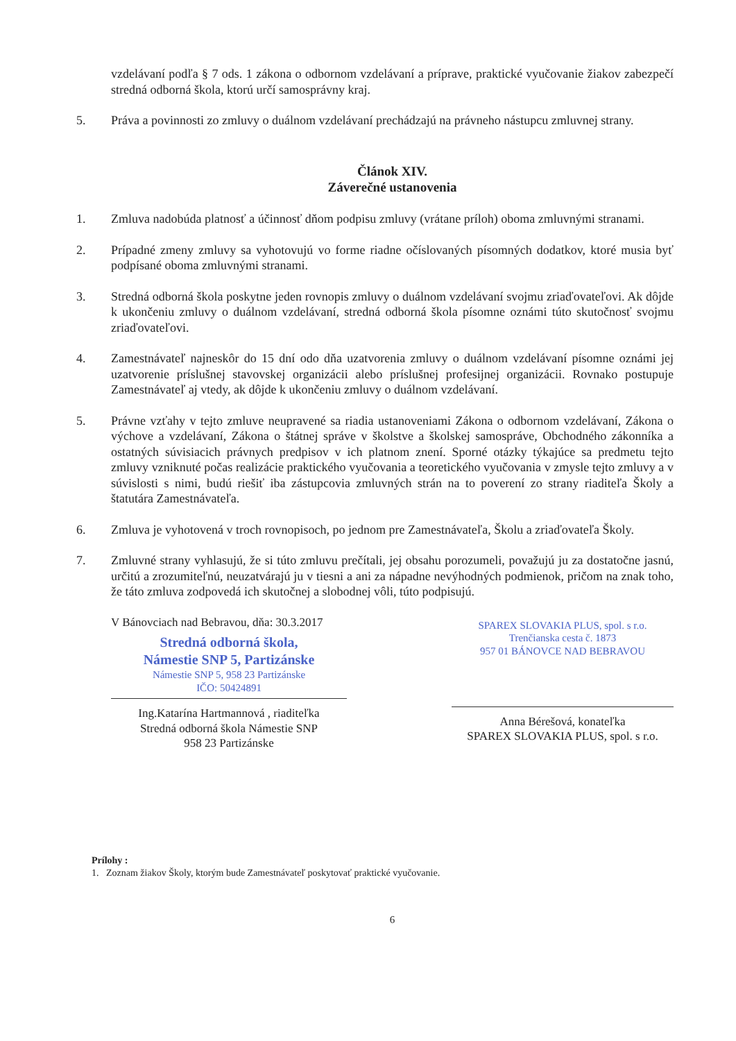vzdelávaní podľa § 7 ods. 1 zákona o odbornom vzdelávaní a príprave, praktické vyučovanie žiakov zabezpečí stredná odborná škola, ktorú určí samosprávny kraj.
5. Práva a povinnosti zo zmluvy o duálnom vzdelávaní prechádzajú na právneho nástupcu zmluvnej strany.
Článok XIV.
Záverečné ustanovenia
1. Zmluva nadobúda platnosť a účinnosť dňom podpisu zmluvy (vrátane príloh) oboma zmluvnými stranami.
2. Prípadné zmeny zmluvy sa vyhotovujú vo forme riadne očíslovaných písomných dodatkov, ktoré musia byť podpísané oboma zmluvnými stranami.
3. Stredná odborná škola poskytne jeden rovnopis zmluvy o duálnom vzdelávaní svojmu zriaďovateľovi. Ak dôjde k ukončeniu zmluvy o duálnom vzdelávaní, stredná odborná škola písomne oznámi túto skutočnosť svojmu zriaďovateľovi.
4. Zamestnávateľ najneskôr do 15 dní odo dňa uzatvorenia zmluvy o duálnom vzdelávaní písomne oznámi jej uzatvorenie príslušnej stavovskej organizácii alebo príslušnej profesijnej organizácii. Rovnako postupuje Zamestnávateľ aj vtedy, ak dôjde k ukončeniu zmluvy o duálnom vzdelávaní.
5. Právne vzťahy v tejto zmluve neupravené sa riadia ustanoveniami Zákona o odbornom vzdelávaní, Zákona o výchove a vzdelávaní, Zákona o štátnej správe v školstve a školskej samospráve, Obchodného zákonníka a ostatných súvisiacich právnych predpisov v ich platnom znení. Sporné otázky týkajúce sa predmetu tejto zmluvy vzniknuté počas realizácie praktického vyučovania a teoretického vyučovania v zmysle tejto zmluvy a v súvislosti s nimi, budú riešiť iba zástupcovia zmluvných strán na to poverení zo strany riaditeľa Školy a štatutára Zamestnávateľa.
6. Zmluva je vyhotovená v troch rovnopisoch, po jednom pre Zamestnávateľa, Školu a zriaďovateľa Školy.
7. Zmluvné strany vyhlasujú, že si túto zmluvu prečítali, jej obsahu porozumeli, považujú ju za dostatočne jasnú, určitú a zrozumiteľnú, neuzatvárajú ju v tiesni a ani za nápadne nevýhodných podmienok, pričom na znak toho, že táto zmluva zodpovedá ich skutočnej a slobodnej vôli, túto podpisujú.
V Bánovciach nad Bebravou, dňa: 30.3.2017
Stredná odborná škola,
Námestie SNP 5, Partizánske
Námestie SNP 5, 958 23 Partizánske
IČO: 50424891
Ing.Katarína Hartmannová , riaditeľka
Stredná odborná škola Námestie SNP
958 23 Partizánske
SPAREX SLOVAKIA PLUS, spol. s r.o.
Trenčianska cesta č. 1873
957 01 BÁNOVCE NAD BEBRAVOU
Anna Bérešová, konateľka
SPAREX SLOVAKIA PLUS, spol. s r.o.
Prílohy :
1. Zoznam žiakov Školy, ktorým bude Zamestnávateľ poskytovať praktické vyučovanie.
6